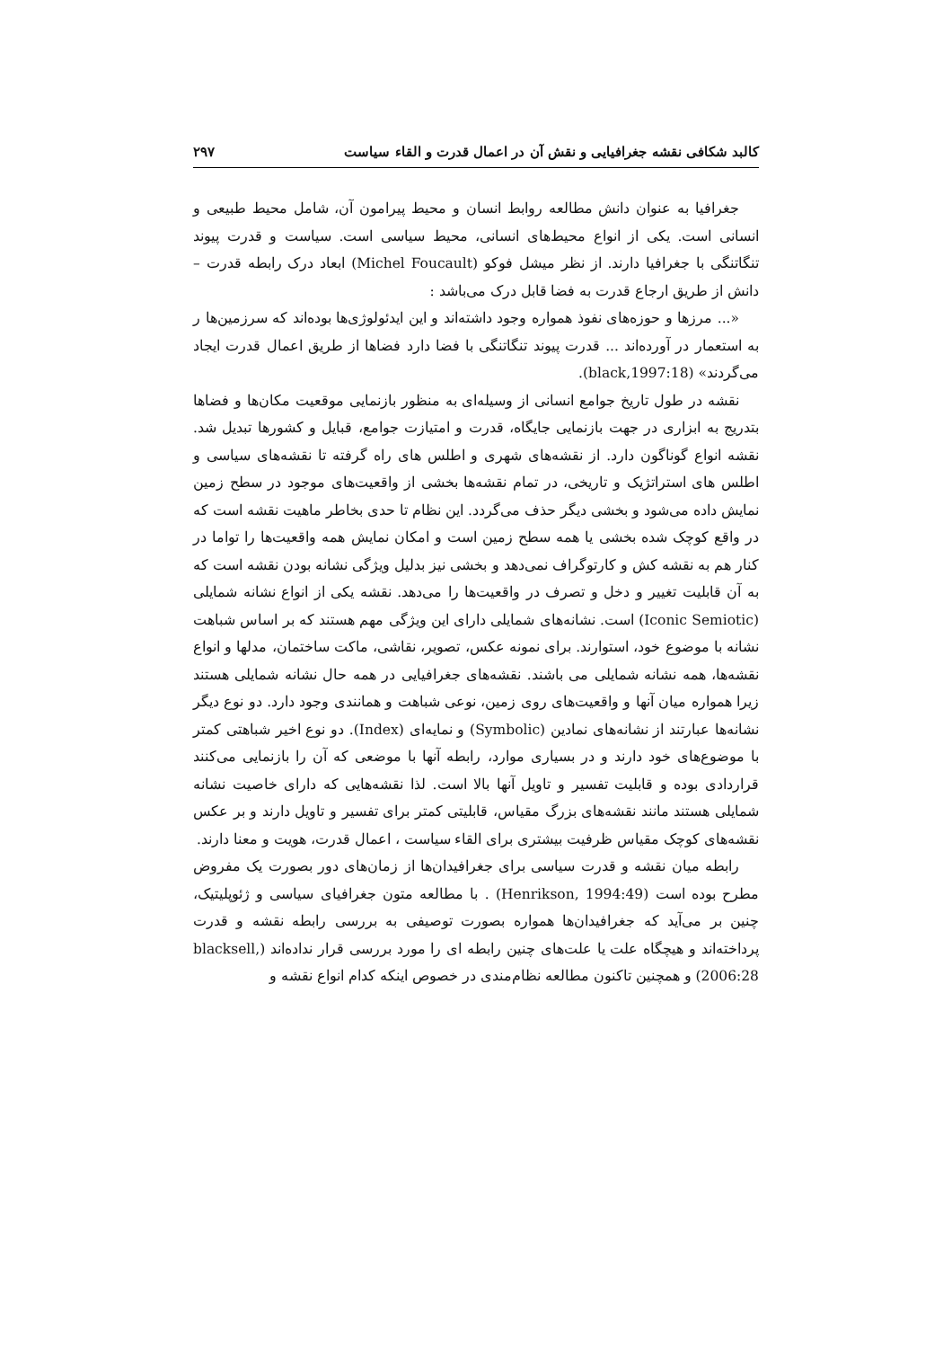کالبد شکافی نقشه جغرافیایی و نقش آن در اعمال قدرت و القاء سیاست ۲۹۷
جغرافیا به عنوان دانش مطالعه روابط انسان و محیط پیرامون آن، شامل محیط طبیعی و انسانی است. یکی از انواع محیط‌های انسانی، محیط سیاسی است. سیاست و قدرت پیوند تنگاتنگی با جغرافیا دارند. از نظر میشل فوکو (Michel Foucault) ابعاد درک رابطه قدرت – دانش از طریق ارجاع قدرت به فضا قابل درک می‌باشد :
«... مرزها و حوزه‌های نفوذ همواره وجود داشته‌اند و این ایدئولوژی‌ها بوده‌اند که سرزمین‌ها ر به استعمار در آورده‌اند ... قدرت پیوند تنگاتنگی با فضا دارد فضاها از طریق اعمال قدرت ایجاد می‌گردند» (black,1997:18).
نقشه در طول تاریخ جوامع انسانی از وسیله‌ای به منظور بازنمایی موقعیت مکان‌ها و فضاها بتدریج به ابزاری در جهت بازنمایی جایگاه، قدرت و امتیازت جوامع، قبایل و کشورها تبدیل شد. نقشه انواع گوناگون دارد. از نقشه‌های شهری و اطلس های راه گرفته تا نقشه‌های سیاسی و اطلس های استراتژیک و تاریخی، در تمام نقشه‌ها بخشی از واقعیت‌های موجود در سطح زمین نمایش داده می‌شود و بخشی دیگر حذف می‌گردد. این نظام تا حدی بخاطر ماهیت نقشه است که در واقع کوچک شده بخشی یا همه سطح زمین است و امکان نمایش همه واقعیت‌ها را تواما در کنار هم به نقشه کش و کارتوگراف نمی‌دهد و بخشی نیز بدلیل ویژگی نشانه بودن نقشه است که به آن قابلیت تغییر و دخل و تصرف در واقعیت‌ها را می‌دهد. نقشه یکی از انواع نشانه شمایلی (Iconic Semiotic) است. نشانه‌های شمایلی دارای این ویژگی مهم هستند که بر اساس شباهت نشانه با موضوع خود، استوارند. برای نمونه عکس، تصویر، نقاشی، ماکت ساختمان، مدلها و انواع نقشه‌ها، همه نشانه شمایلی می باشند. نقشه‌های جغرافیایی در همه حال نشانه شمایلی هستند زیرا همواره میان آنها و واقعیت‌های روی زمین، نوعی شباهت و همانندی وجود دارد. دو نوع دیگر نشانه‌ها عبارتند از نشانه‌های نمادین (Symbolic) و نمایه‌ای (Index). دو نوع اخیر شباهتی کمتر با موضوع‌های خود دارند و در بسیاری موارد، رابطه آنها با موضعی که آن را بازنمایی می‌کنند قراردادی بوده و قابلیت تفسیر و تاویل آنها بالا است. لذا نقشه‌هایی که دارای خاصیت نشانه شمایلی هستند مانند نقشه‌های بزرگ مقیاس، قابلیتی کمتر برای تفسیر و تاویل دارند و بر عکس نقشه‌های کوچک مقیاس ظرفیت بیشتری برای القاء سیاست ، اعمال قدرت، هویت و معنا دارند.
رابطه میان نقشه و قدرت سیاسی برای جغرافیدان‌ها از زمان‌های دور بصورت یک مفروض مطرح بوده است (Henrikson, 1994:49) . با مطالعه متون جغرافیای سیاسی و ژئوپلیتیک، چنین بر می‌آید که جغرافیدان‌ها همواره بصورت توصیفی به بررسی رابطه نقشه و قدرت پرداخته‌اند و هیچگاه علت یا علت‌های چنین رابطه ای را مورد بررسی قرار نداده‌اند (blacksell, 2006:28) و همچنین تاکنون مطالعه نظام‌مندی در خصوص اینکه کدام انواع نقشه و